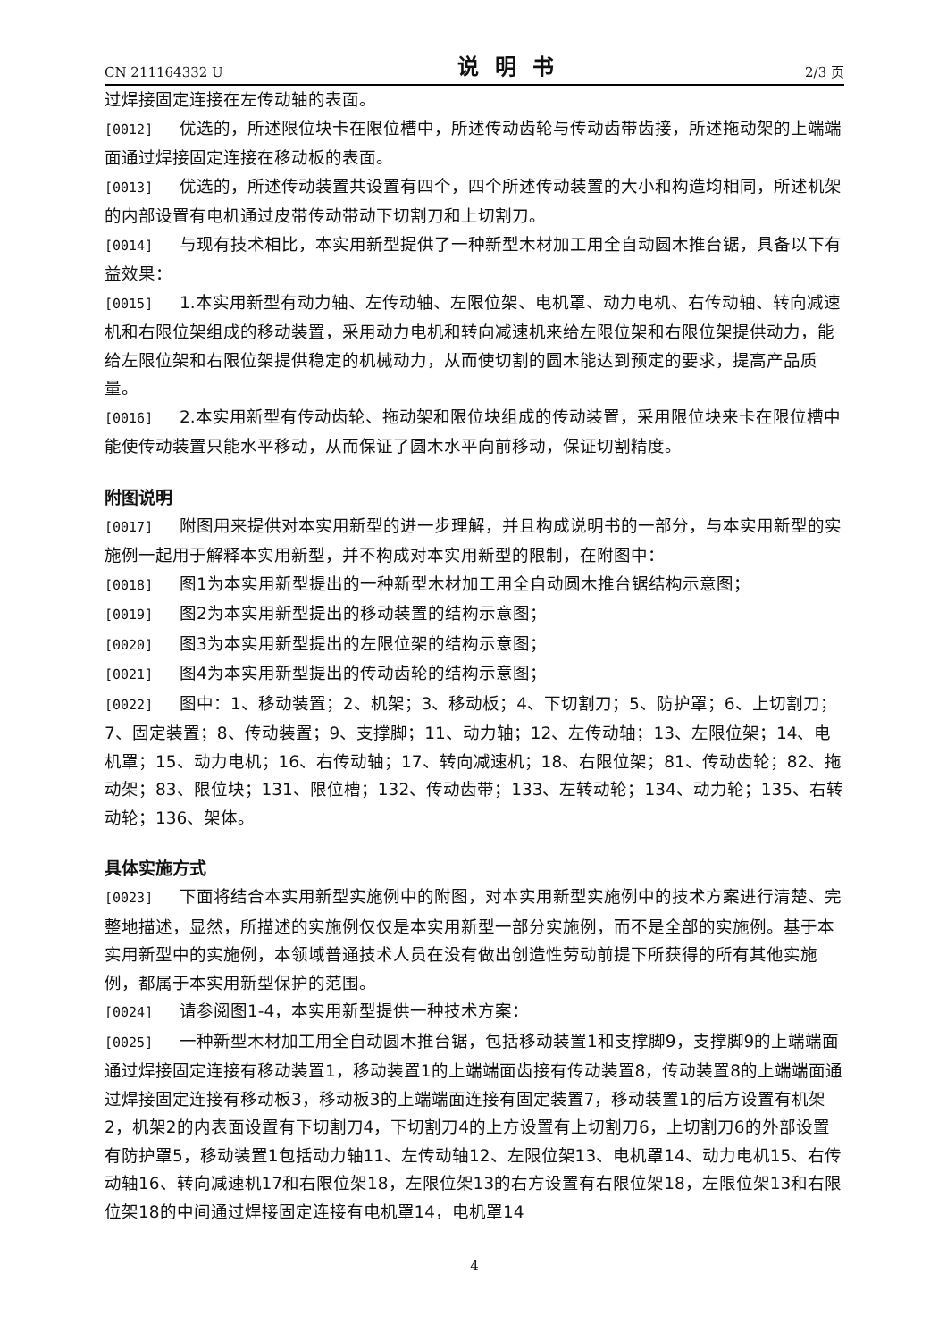CN 211164332 U 说明书 2/3 页
过焊接固定连接在左传动轴的表面。
[0012] 优选的，所述限位块卡在限位槽中，所述传动齿轮与传动齿带齿接，所述拖动架的上端端面通过焊接固定连接在移动板的表面。
[0013] 优选的，所述传动装置共设置有四个，四个所述传动装置的大小和构造均相同，所述机架的内部设置有电机通过皮带传动带动下切割刀和上切割刀。
[0014] 与现有技术相比，本实用新型提供了一种新型木材加工用全自动圆木推台锯，具备以下有益效果：
[0015] 1.本实用新型有动力轴、左传动轴、左限位架、电机罩、动力电机、右传动轴、转向减速机和右限位架组成的移动装置，采用动力电机和转向减速机来给左限位架和右限位架提供动力，能给左限位架和右限位架提供稳定的机械动力，从而使切割的圆木能达到预定的要求，提高产品质量。
[0016] 2.本实用新型有传动齿轮、拖动架和限位块组成的传动装置，采用限位块来卡在限位槽中能使传动装置只能水平移动，从而保证了圆木水平向前移动，保证切割精度。
附图说明
[0017] 附图用来提供对本实用新型的进一步理解，并且构成说明书的一部分，与本实用新型的实施例一起用于解释本实用新型，并不构成对本实用新型的限制，在附图中：
[0018] 图1为本实用新型提出的一种新型木材加工用全自动圆木推台锯结构示意图；
[0019] 图2为本实用新型提出的移动装置的结构示意图；
[0020] 图3为本实用新型提出的左限位架的结构示意图；
[0021] 图4为本实用新型提出的传动齿轮的结构示意图；
[0022] 图中：1、移动装置；2、机架；3、移动板；4、下切割刀；5、防护罩；6、上切割刀；7、固定装置；8、传动装置；9、支撑脚；11、动力轴；12、左传动轴；13、左限位架；14、电机罩；15、动力电机；16、右传动轴；17、转向减速机；18、右限位架；81、传动齿轮；82、拖动架；83、限位块；131、限位槽；132、传动齿带；133、左转动轮；134、动力轮；135、右转动轮；136、架体。
具体实施方式
[0023] 下面将结合本实用新型实施例中的附图，对本实用新型实施例中的技术方案进行清楚、完整地描述，显然，所描述的实施例仅仅是本实用新型一部分实施例，而不是全部的实施例。基于本实用新型中的实施例，本领域普通技术人员在没有做出创造性劳动前提下所获得的所有其他实施例，都属于本实用新型保护的范围。
[0024] 请参阅图1-4，本实用新型提供一种技术方案：
[0025] 一种新型木材加工用全自动圆木推台锯，包括移动装置1和支撑脚9，支撑脚9的上端端面通过焊接固定连接有移动装置1，移动装置1的上端端面齿接有传动装置8，传动装置8的上端端面通过焊接固定连接有移动板3，移动板3的上端端面连接有固定装置7，移动装置1的后方设置有机架2，机架2的内表面设置有下切割刀4，下切割刀4的上方设置有上切割刀6，上切割刀6的外部设置有防护罩5，移动装置1包括动力轴11、左传动轴12、左限位架13、电机罩14、动力电机15、右传动轴16、转向减速机17和右限位架18，左限位架13的右方设置有右限位架18，左限位架13和右限位架18的中间通过焊接固定连接有电机罩14，电机罩14
4